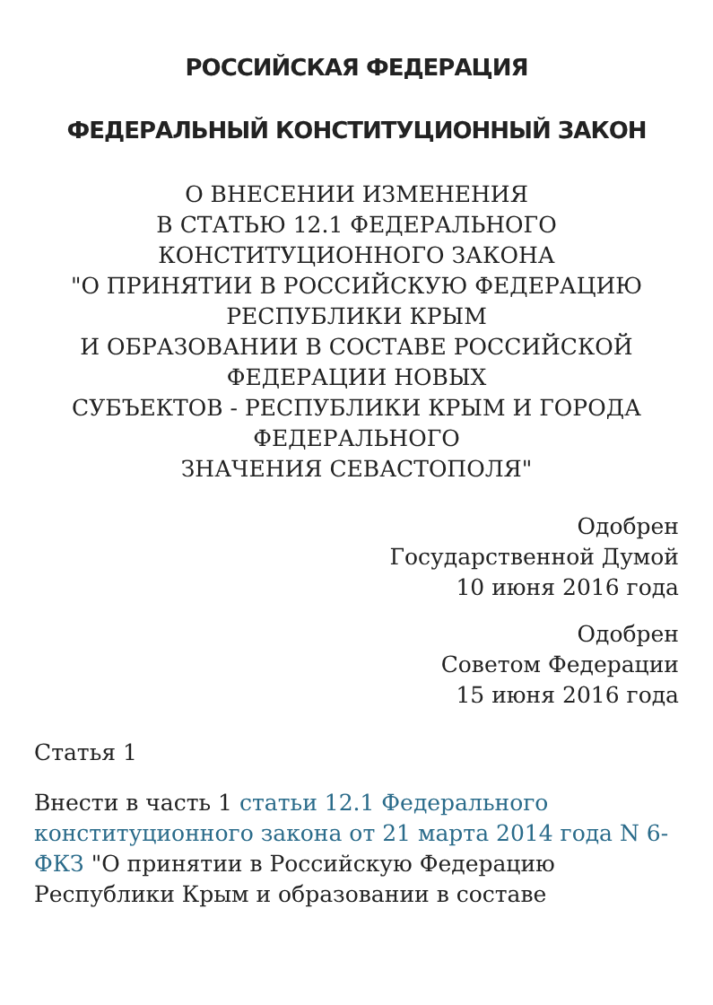РОССИЙСКАЯ ФЕДЕРАЦИЯ
ФЕДЕРАЛЬНЫЙ КОНСТИТУЦИОННЫЙ ЗАКОН
О ВНЕСЕНИИ ИЗМЕНЕНИЯ
В СТАТЬЮ 12.1 ФЕДЕРАЛЬНОГО
КОНСТИТУЦИОННОГО ЗАКОНА
"О ПРИНЯТИИ В РОССИЙСКУЮ ФЕДЕРАЦИЮ
РЕСПУБЛИКИ КРЫМ
И ОБРАЗОВАНИИ В СОСТАВЕ РОССИЙСКОЙ
ФЕДЕРАЦИИ НОВЫХ
СУБЪЕКТОВ - РЕСПУБЛИКИ КРЫМ И ГОРОДА
ФЕДЕРАЛЬНОГО
ЗНАЧЕНИЯ СЕВАСТОПОЛЯ"
Одобрен
Государственной Думой
10 июня 2016 года
Одобрен
Советом Федерации
15 июня 2016 года
Статья 1
Внести в часть 1 статьи 12.1 Федерального конституционного закона от 21 марта 2014 года N 6-ФКЗ "О принятии в Российскую Федерацию Республики Крым и образовании в составе